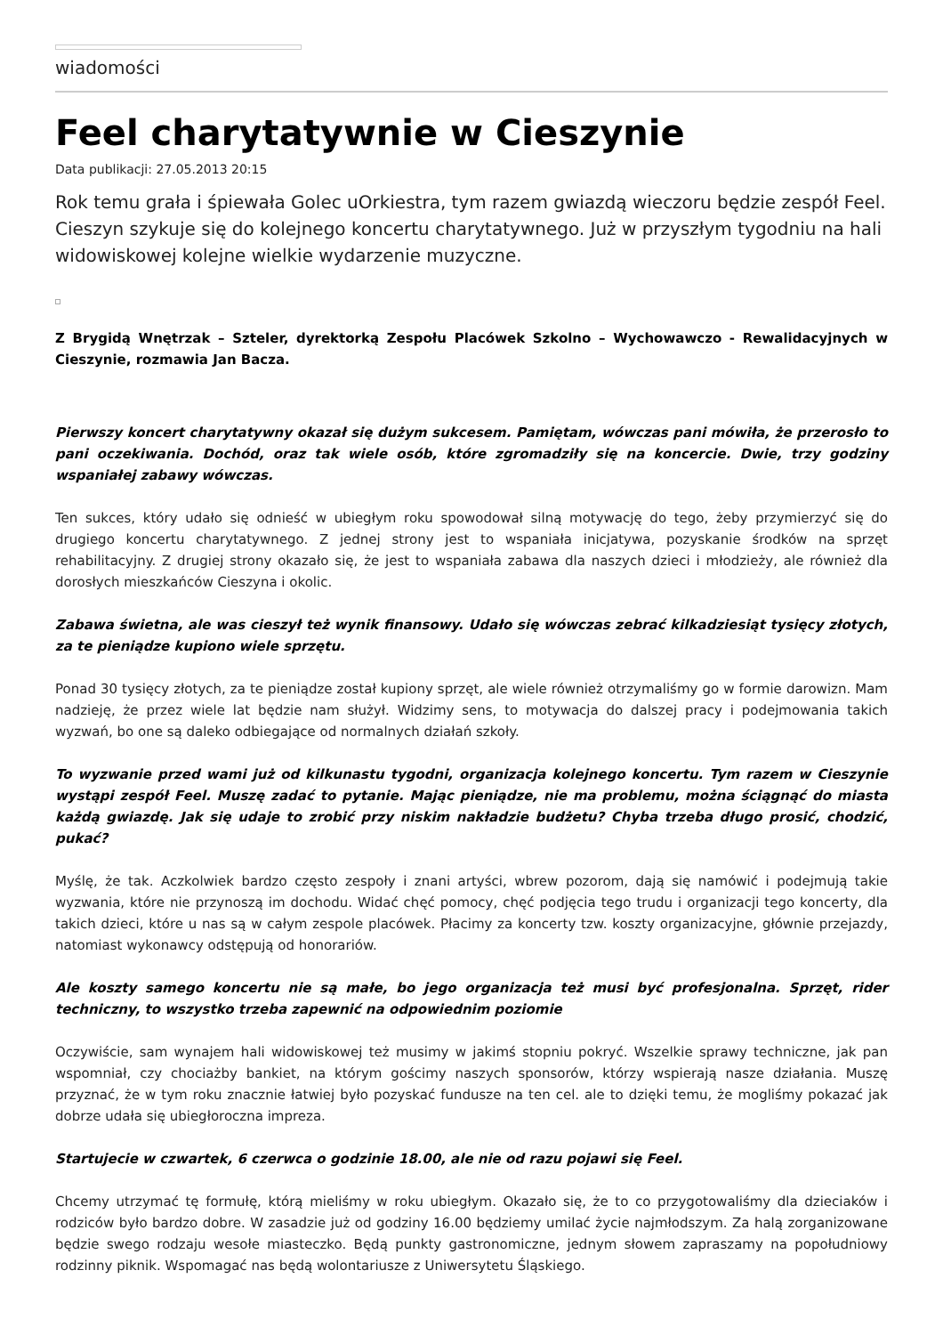wiadomości
Feel charytatywnie w Cieszynie
Data publikacji: 27.05.2013 20:15
Rok temu grała i śpiewała Golec uOrkiestra, tym razem gwiazdą wieczoru będzie zespół Feel. Cieszyn szykuje się do kolejnego koncertu charytatywnego. Już w przyszłym tygodniu na hali widowiskowej kolejne wielkie wydarzenie muzyczne.
Z Brygidą Wnętrzak – Szteler, dyrektorką Zespołu Placówek Szkolno – Wychowawczo - Rewalidacyjnych w Cieszynie, rozmawia Jan Bacza.
Pierwszy koncert charytatywny okazał się dużym sukcesem. Pamiętam, wówczas pani mówiła, że przerosło to pani oczekiwania. Dochód, oraz tak wiele osób, które zgromadziły się na koncercie. Dwie, trzy godziny wspaniałej zabawy wówczas.
Ten sukces, który udało się odnieść w ubiegłym roku spowodował silną motywację do tego, żeby przymierzyć się do drugiego koncertu charytatywnego. Z jednej strony jest to wspaniała inicjatywa, pozyskanie środków na sprzęt rehabilitacyjny. Z drugiej strony okazało się, że jest to wspaniała zabawa dla naszych dzieci i młodzieży, ale również dla dorosłych mieszkańców Cieszyna i okolic.
Zabawa świetna, ale was cieszył też wynik finansowy. Udało się wówczas zebrać kilkadziesiąt tysięcy złotych, za te pieniądze kupiono wiele sprzętu.
Ponad 30 tysięcy złotych, za te pieniądze został kupiony sprzęt, ale wiele również otrzymaliśmy go w formie darowizn. Mam nadzieję, że przez wiele lat będzie nam służył. Widzimy sens, to motywacja do dalszej pracy i podejmowania takich wyzwań, bo one są daleko odbiegające od normalnych działań szkoły.
To wyzwanie przed wami już od kilkunastu tygodni, organizacja kolejnego koncertu. Tym razem w Cieszynie wystąpi zespół Feel. Muszę zadać to pytanie. Mając pieniądze, nie ma problemu, można ściągnąć do miasta każdą gwiazdę. Jak się udaje to zrobić przy niskim nakładzie budżetu? Chyba trzeba długo prosić, chodzić, pukać?
Myślę, że tak. Aczkolwiek bardzo często zespoły i znani artyści, wbrew pozorom, dają się namówić i podejmują takie wyzwania, które nie przynoszą im dochodu. Widać chęć pomocy, chęć podjęcia tego trudu i organizacji tego koncerty, dla takich dzieci, które u nas są w całym zespole placówek. Płacimy za koncerty tzw. koszty organizacyjne, głównie przejazdy, natomiast wykonawcy odstępują od honorariów.
Ale koszty samego koncertu nie są małe, bo jego organizacja też musi być profesjonalna. Sprzęt, rider techniczny, to wszystko trzeba zapewnić na odpowiednim poziomie
Oczywiście, sam wynajem hali widowiskowej też musimy w jakimś stopniu pokryć. Wszelkie sprawy techniczne, jak pan wspomniał, czy chociażby bankiet, na którym gościmy naszych sponsorów, którzy wspierają nasze działania. Muszę przyznać, że w tym roku znacznie łatwiej było pozyskać fundusze na ten cel. ale to dzięki temu, że mogliśmy pokazać jak dobrze udała się ubiegłoroczna impreza.
Startujecie w czwartek, 6 czerwca o godzinie 18.00, ale nie od razu pojawi się Feel.
Chcemy utrzymać tę formułę, którą mieliśmy w roku ubiegłym. Okazało się, że to co przygotowaliśmy dla dzieciaków i rodziców było bardzo dobre. W zasadzie już od godziny 16.00 będziemy umilać życie najmłodszym. Za halą zorganizowane będzie swego rodzaju wesołe miasteczko. Będą punkty gastronomiczne, jednym słowem zapraszamy na popołudniowy rodzinny piknik. Wspomagać nas będą wolontariusze z Uniwersytetu Śląskiego.